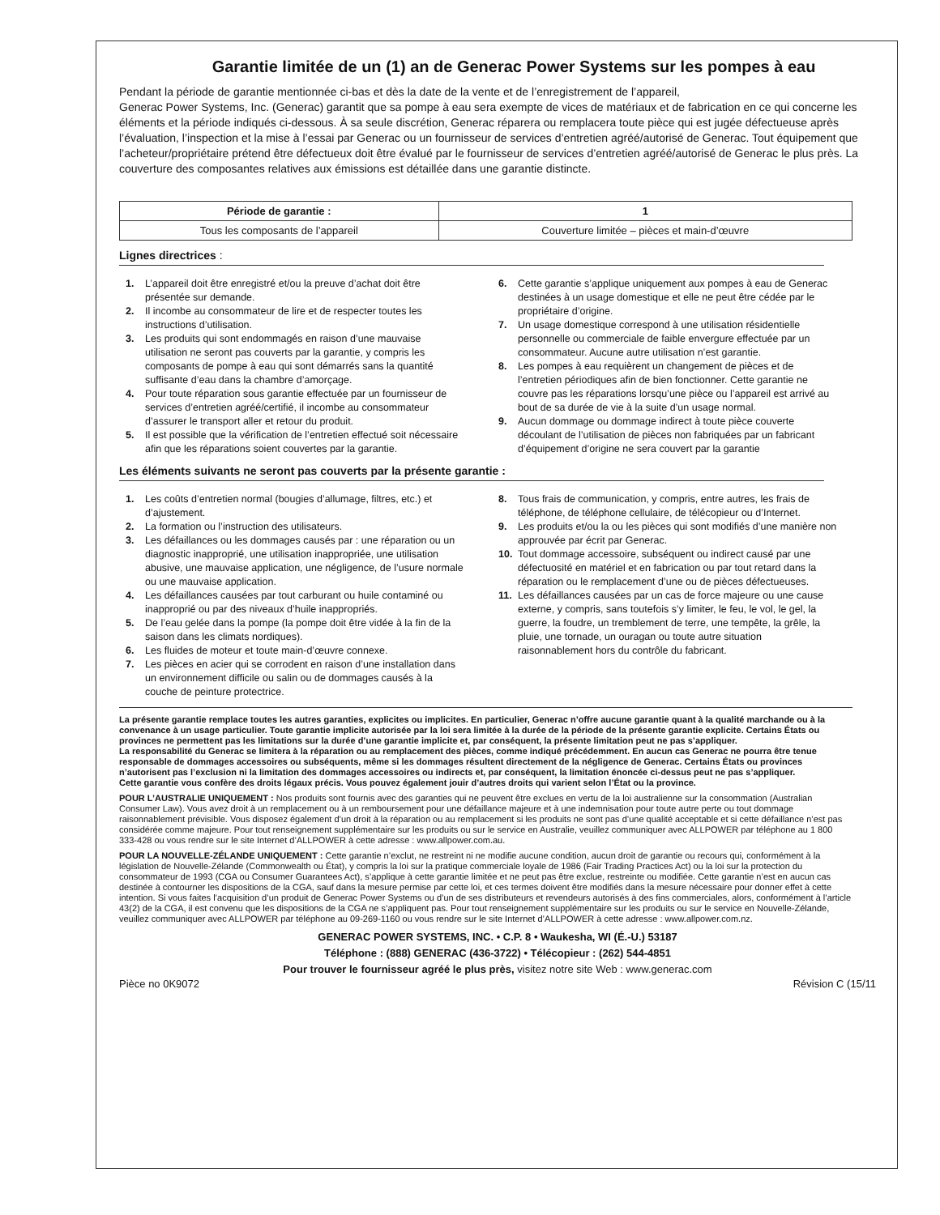Garantie limitée de un (1) an de Generac Power Systems sur les pompes à eau
Pendant la période de garantie mentionnée ci-bas et dès la date de la vente et de l’enregistrement de l’appareil,
Generac Power Systems, Inc. (Generac) garantit que sa pompe à eau sera exempte de vices de matériaux et de fabrication en ce qui concerne les éléments et la période indiqués ci-dessous. À sa seule discrétion, Generac réparera ou remplacera toute pièce qui est jugée défectueuse après l’évaluation, l’inspection et la mise à l’essai par Generac ou un fournisseur de services d’entretien agréé/autorisé de Generac. Tout équipement que l’acheteur/propriétaire prétend être défectueux doit être évalué par le fournisseur de services d’entretien agréé/autorisé de Generac le plus près. La couverture des composantes relatives aux émissions est détaillée dans une garantie distincte.
| Période de garantie : | 1 |
| --- | --- |
| Tous les composants de l’appareil | Couverture limitée – pièces et main-d’œuvre |
Lignes directrices :
1. L’appareil doit être enregistré et/ou la preuve d’achat doit être présentée sur demande.
2. Il incombe au consommateur de lire et de respecter toutes les instructions d’utilisation.
3. Les produits qui sont endommagés en raison d’une mauvaise utilisation ne seront pas couverts par la garantie, y compris les composants de pompe à eau qui sont démarrés sans la quantité suffisante d’eau dans la chambre d’amorçage.
4. Pour toute réparation sous garantie effectuée par un fournisseur de services d’entretien agréé/certifié, il incombe au consommateur d’assurer le transport aller et retour du produit.
5. Il est possible que la vérification de l’entretien effectué soit nécessaire afin que les réparations soient couvertes par la garantie.
6. Cette garantie s’applique uniquement aux pompes à eau de Generac destinées à un usage domestique et elle ne peut être cédée par le propriétaire d’origine.
7. Un usage domestique correspond à une utilisation résidentielle personnelle ou commerciale de faible envergure effectuée par un consommateur. Aucune autre utilisation n’est garantie.
8. Les pompes à eau requièrent un changement de pièces et de l’entretien périodiques afin de bien fonctionner. Cette garantie ne couvre pas les réparations lorsqu’une pièce ou l’appareil est arrivé au bout de sa durée de vie à la suite d’un usage normal.
9. Aucun dommage ou dommage indirect à toute pièce couverte découlant de l’utilisation de pièces non fabriquées par un fabricant d’équipement d’origine ne sera couvert par la garantie
Les éléments suivants ne seront pas couverts par la présente garantie :
1. Les coûts d’entretien normal (bougies d’allumage, filtres, etc.) et d’ajustement.
2. La formation ou l’instruction des utilisateurs.
3. Les défaillances ou les dommages causés par : une réparation ou un diagnostic inapproprié, une utilisation inappropriée, une utilisation abusive, une mauvaise application, une négligence, de l’usure normale ou une mauvaise application.
4. Les défaillances causées par tout carburant ou huile contaminé ou inapproprié ou par des niveaux d’huile inappropriés.
5. De l’eau gelée dans la pompe (la pompe doit être vidée à la fin de la saison dans les climats nordiques).
6. Les fluides de moteur et toute main-d’œuvre connexe.
7. Les pièces en acier qui se corrodent en raison d’une installation dans un environnement difficile ou salin ou de dommages causés à la couche de peinture protectrice.
8. Tous frais de communication, y compris, entre autres, les frais de téléphone, de téléphone cellulaire, de télécopieur ou d’Internet.
9. Les produits et/ou la ou les pièces qui sont modifiés d’une manière non approuvée par écrit par Generac.
10. Tout dommage accessoire, subséquent ou indirect causé par une défectuosité en matériel et en fabrication ou par tout retard dans la réparation ou le remplacement d’une ou de pièces défectueuses.
11. Les défaillances causées par un cas de force majeure ou une cause externe, y compris, sans toutefois s’y limiter, le feu, le vol, le gel, la guerre, la foudre, un tremblement de terre, une tempête, la grêle, la pluie, une tornade, un ouragan ou toute autre situation raisonnablement hors du contrôle du fabricant.
La présente garantie remplace toutes les autres garanties, explicites ou implicites. En particulier, Generac n’offre aucune garantie quant à la qualité marchande ou à la convenance à un usage particulier. Toute garantie implicite autorisée par la loi sera limitée à la durée de la période de la présente garantie explicite. Certains États ou provinces ne permettent pas les limitations sur la durée d’une garantie implicite et, par conséquent, la présente limitation peut ne pas s’appliquer.
La responsabilité du Generac se limitera à la réparation ou au remplacement des pièces, comme indiqué précédemment. En aucun cas Generac ne pourra être tenue responsable de dommages accessoires ou subséquents, même si les dommages résultent directement de la négligence de Generac. Certains États ou provinces n’autorisent pas l’exclusion ni la limitation des dommages accessoires ou indirects et, par conséquent, la limitation énoncée ci-dessus peut ne pas s’appliquer.
Cette garantie vous confère des droits légaux précis. Vous pouvez également jouir d’autres droits qui varient selon l’État ou la province.
POUR L’AUSTRALIE UNIQUEMENT : Nos produits sont fournis avec des garanties qui ne peuvent être exclues en vertu de la loi australienne sur la consommation (Australian Consumer Law). Vous avez droit à un remplacement ou à un remboursement pour une défaillance majeure et à une indemnisation pour toute autre perte ou tout dommage raisonnablement prévisible. Vous disposez également d’un droit à la réparation ou au remplacement si les produits ne sont pas d’une qualité acceptable et si cette défaillance n’est pas considérée comme majeure. Pour tout renseignement supplémentaire sur les produits ou sur le service en Australie, veuillez communiquer avec ALLPOWER par téléphone au 1 800 333-428 ou vous rendre sur le site Internet d’ALLPOWER à cette adresse : www.allpower.com.au.
POUR LA NOUVELLE-ZÉLANDE UNIQUEMENT : Cette garantie n’exclut, ne restreint ni ne modifie aucune condition, aucun droit de garantie ou recours qui, conformément à la législation de Nouvelle-Zélande (Commonwealth ou État), y compris la loi sur la pratique commerciale loyale de 1986 (Fair Trading Practices Act) ou la loi sur la protection du consommateur de 1993 (CGA ou Consumer Guarantees Act), s’applique à cette garantie limitée et ne peut pas être exclue, restreinte ou modifiée. Cette garantie n’est en aucun cas destinée à contourner les dispositions de la CGA, sauf dans la mesure permise par cette loi, et ces termes doivent être modifiés dans la mesure nécessaire pour donner effet à cette intention. Si vous faites l’acquisition d’un produit de Generac Power Systems ou d’un de ses distributeurs et revendeurs autorisés à des fins commerciales, alors, conformément à l’article 43(2) de la CGA, il est convenu que les dispositions de la CGA ne s’appliquent pas. Pour tout renseignement supplémentaire sur les produits ou sur le service en Nouvelle-Zélande, veuillez communiquer avec ALLPOWER par téléphone au 09-269-1160 ou vous rendre sur le site Internet d’ALLPOWER à cette adresse : www.allpower.com.nz.
GENERAC POWER SYSTEMS, INC. • C.P. 8 • Waukesha, WI (É.-U.) 53187
Téléphone : (888) GENERAC (436-3722) • Télécopieur : (262) 544-4851
Pour trouver le fournisseur agréé le plus près, visitez notre site Web : www.generac.com
Pièce no 0K9072 Révision C (15/11